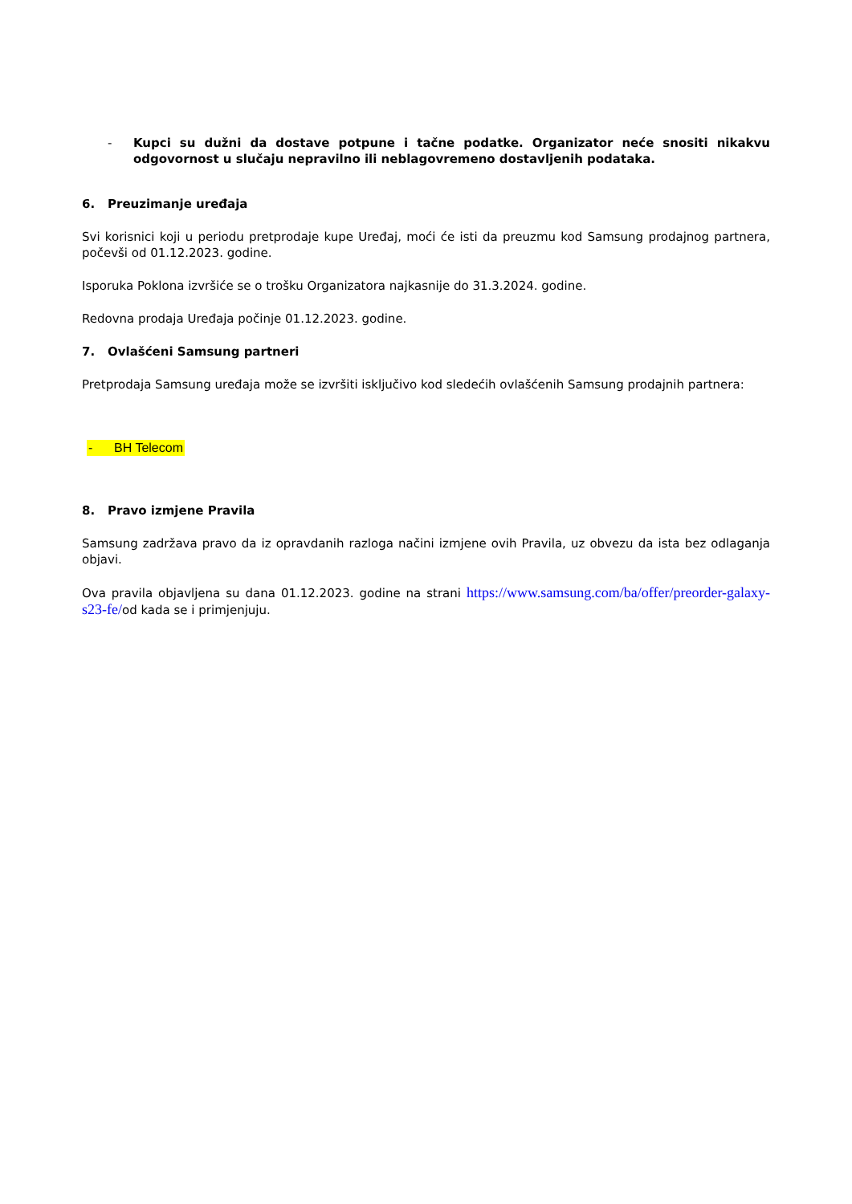- Kupci su dužni da dostave potpune i tačne podatke. Organizator neće snositi nikakvu odgovornost u slučaju nepravilno ili neblagovremeno dostavljenih podataka.
6. Preuzimanje uređaja
Svi korisnici koji u periodu pretprodaje kupe Uređaj, moći će isti da preuzmu kod Samsung prodajnog partnera, počevši od 01.12.2023. godine.
Isporuka Poklona izvršiće se o trošku Organizatora najkasnije do 31.3.2024. godine.
Redovna prodaja Uređaja počinje 01.12.2023. godine.
7. Ovlašćeni Samsung partneri
Pretprodaja Samsung uređaja može se izvršiti isključivo kod sledećih ovlašćenih Samsung prodajnih partnera:
- BH Telecom
8. Pravo izmjene Pravila
Samsung zadržava pravo da iz opravdanih razloga načini izmjene ovih Pravila, uz obvezu da ista bez odlaganja objavi.
Ova pravila objavljena su dana 01.12.2023. godine na strani https://www.samsung.com/ba/offer/preorder-galaxy-s23-fe/od kada se i primjenjuju.